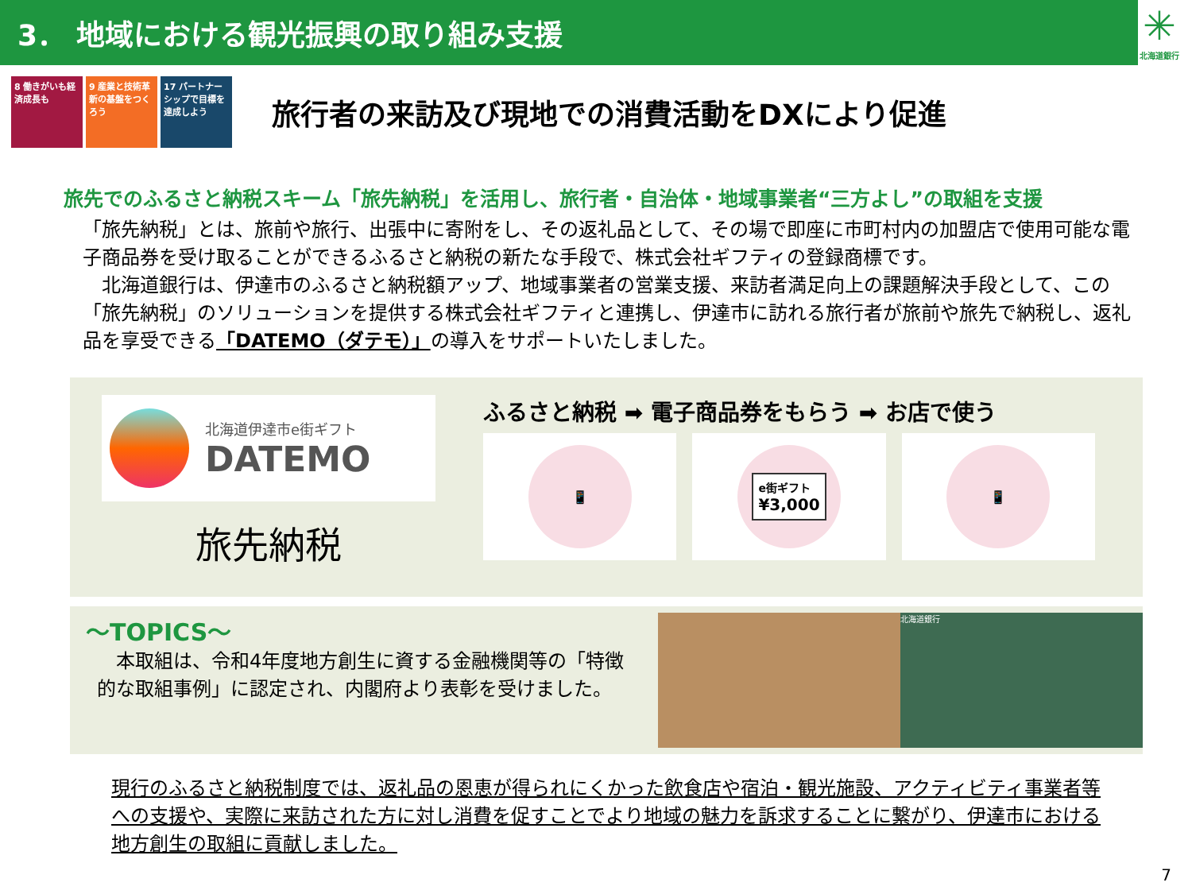3． 地域における観光振興の取り組み支援
✳
北海道銀行
8 働きがいも経済成長も
9 産業と技術革新の基盤をつくろう
17 パートナーシップで目標を達成しよう
旅行者の来訪及び現地での消費活動をDXにより促進
旅先でのふるさと納税スキーム「旅先納税」を活用し、旅行者・自治体・地域事業者“三方よし”の取組を支援
「旅先納税」とは、旅前や旅行、出張中に寄附をし、その返礼品として、その場で即座に市町村内の加盟店で使用可能な電子商品券を受け取ることができるふるさと納税の新たな手段で、株式会社ギフティの登録商標です。
　北海道銀行は、伊達市のふるさと納税額アップ、地域事業者の営業支援、来訪者満足向上の課題解決手段として、この「旅先納税」のソリューションを提供する株式会社ギフティと連携し、伊達市に訪れる旅行者が旅前や旅先で納税し、返礼品を享受できる「DATEMO（ダテモ）」の導入をサポートいたしました。
北海道伊達市e街ギフト
DATEMO
旅先納税
ふるさと納税 ➡ 電子商品券をもらう ➡ お店で使う
📱
e街ギフト
¥3,000
📱
～TOPICS～
　本取組は、令和4年度地方創生に資する金融機関等の「特徴的な取組事例」に認定され、内閣府より表彰を受けました。
北海道銀行
現行のふるさと納税制度では、返礼品の恩恵が得られにくかった飲食店や宿泊・観光施設、アクティビティ事業者等への支援や、実際に来訪された方に対し消費を促すことでより地域の魅力を訴求することに繋がり、伊達市における地方創生の取組に貢献しました。
7